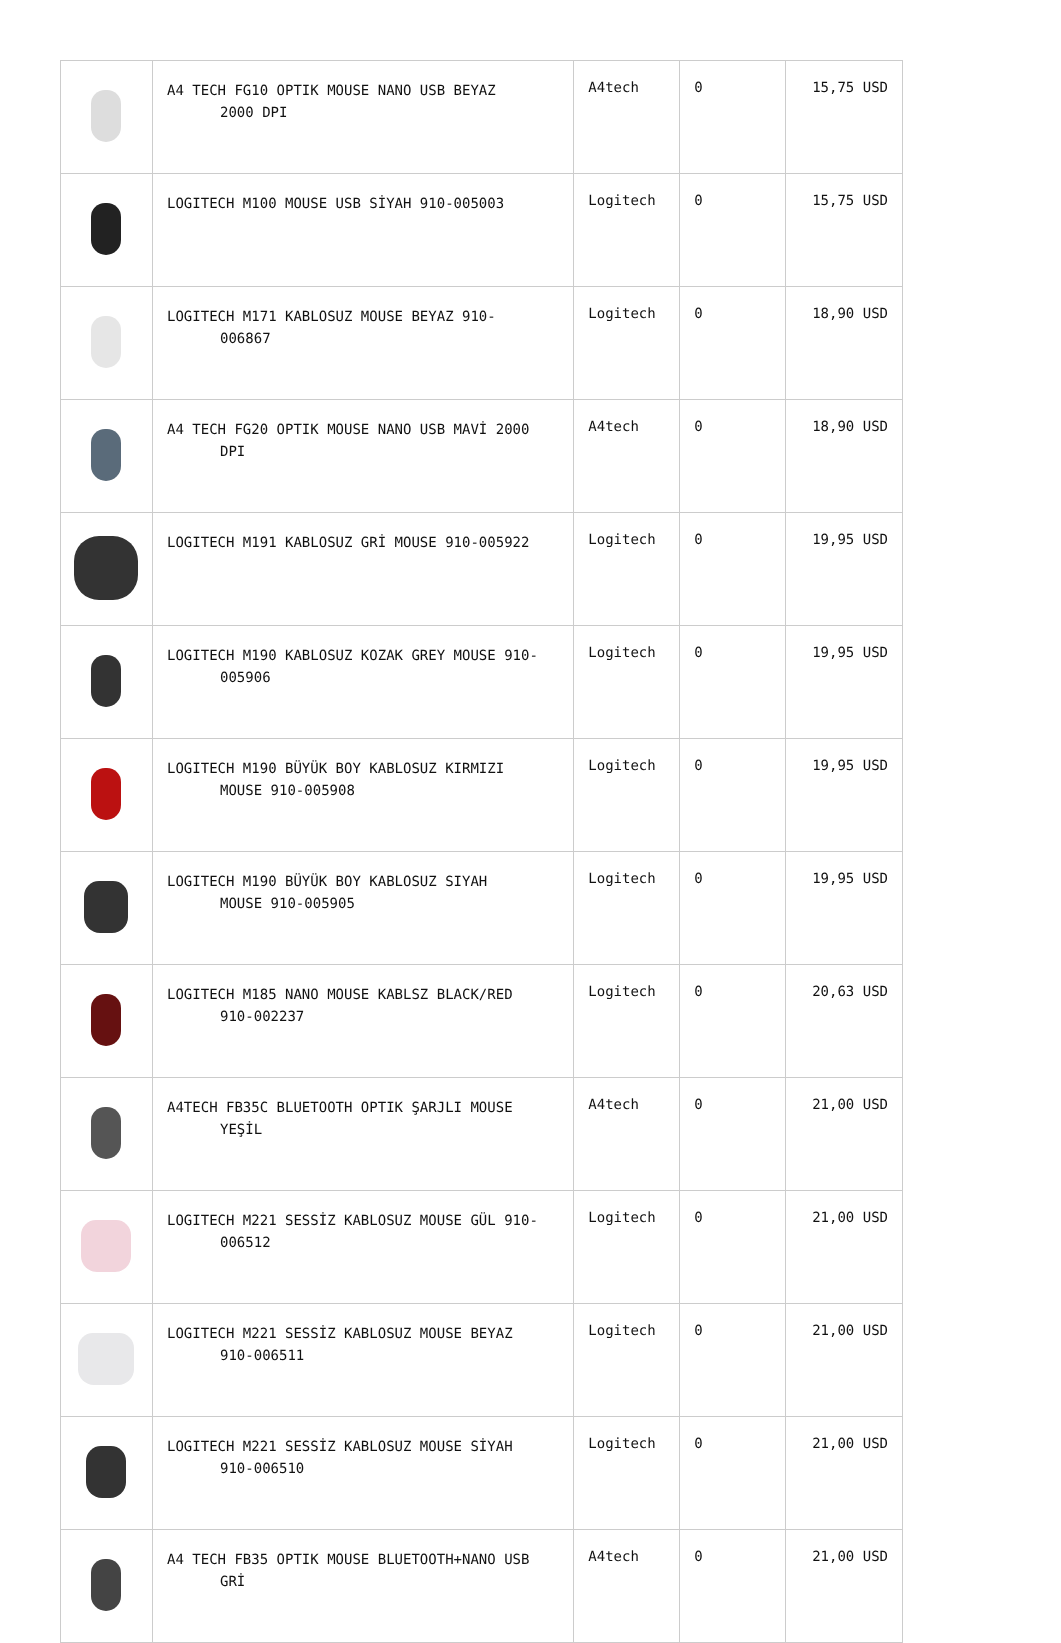| | A4 TECH FG10 OPTIK MOUSE NANO USB BEYAZ 2000 DPI | A4tech | 0 | 15,75 USD |
| | LOGITECH M100 MOUSE USB SİYAH 910-005003 | Logitech | 0 | 15,75 USD |
| | LOGITECH M171 KABLOSUZ MOUSE BEYAZ 910- 006867 | Logitech | 0 | 18,90 USD |
| | A4 TECH FG20 OPTIK MOUSE NANO USB MAVİ 2000 DPI | A4tech | 0 | 18,90 USD |
| | LOGITECH M191 KABLOSUZ GRİ MOUSE 910-005922 | Logitech | 0 | 19,95 USD |
| | LOGITECH M190 KABLOSUZ KOZAK GREY MOUSE 910- 005906 | Logitech | 0 | 19,95 USD |
| | LOGITECH M190 BÜYÜK BOY KABLOSUZ KIRMIZI MOUSE 910-005908 | Logitech | 0 | 19,95 USD |
| | LOGITECH M190 BÜYÜK BOY KABLOSUZ SIYAH MOUSE 910-005905 | Logitech | 0 | 19,95 USD |
| | LOGITECH M185 NANO MOUSE KABLSZ BLACK/RED 910-002237 | Logitech | 0 | 20,63 USD |
| | A4TECH FB35C BLUETOOTH OPTIK ŞARJLI MOUSE YEŞİL | A4tech | 0 | 21,00 USD |
| | LOGITECH M221 SESSİZ KABLOSUZ MOUSE GÜL 910- 006512 | Logitech | 0 | 21,00 USD |
| | LOGITECH M221 SESSİZ KABLOSUZ MOUSE BEYAZ 910-006511 | Logitech | 0 | 21,00 USD |
| | LOGITECH M221 SESSİZ KABLOSUZ MOUSE SİYAH 910-006510 | Logitech | 0 | 21,00 USD |
| | A4 TECH FB35 OPTIK MOUSE BLUETOOTH+NANO USB GRİ | A4tech | 0 | 21,00 USD |